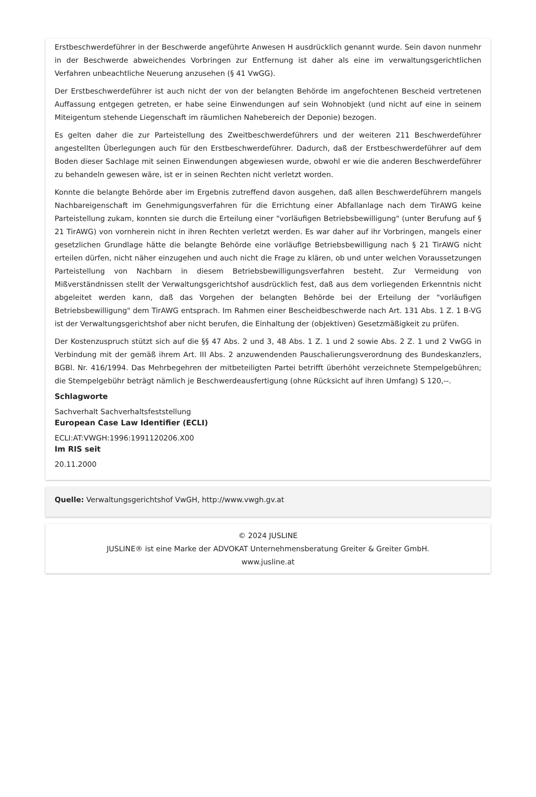Erstbeschwerdeführer in der Beschwerde angeführte Anwesen H ausdrücklich genannt wurde. Sein davon nunmehr in der Beschwerde abweichendes Vorbringen zur Entfernung ist daher als eine im verwaltungsgerichtlichen Verfahren unbeachtliche Neuerung anzusehen (§ 41 VwGG).
Der Erstbeschwerdeführer ist auch nicht der von der belangten Behörde im angefochtenen Bescheid vertretenen Auffassung entgegen getreten, er habe seine Einwendungen auf sein Wohnobjekt (und nicht auf eine in seinem Miteigentum stehende Liegenschaft im räumlichen Nahebereich der Deponie) bezogen.
Es gelten daher die zur Parteistellung des Zweitbeschwerdeführers und der weiteren 211 Beschwerdeführer angestellten Überlegungen auch für den Erstbeschwerdeführer. Dadurch, daß der Erstbeschwerdeführer auf dem Boden dieser Sachlage mit seinen Einwendungen abgewiesen wurde, obwohl er wie die anderen Beschwerdeführer zu behandeln gewesen wäre, ist er in seinen Rechten nicht verletzt worden.
Konnte die belangte Behörde aber im Ergebnis zutreffend davon ausgehen, daß allen Beschwerdeführern mangels Nachbareigenschaft im Genehmigungsverfahren für die Errichtung einer Abfallanlage nach dem TirAWG keine Parteistellung zukam, konnten sie durch die Erteilung einer "vorläufigen Betriebsbewilligung" (unter Berufung auf § 21 TirAWG) von vornherein nicht in ihren Rechten verletzt werden. Es war daher auf ihr Vorbringen, mangels einer gesetzlichen Grundlage hätte die belangte Behörde eine vorläufige Betriebsbewilligung nach § 21 TirAWG nicht erteilen dürfen, nicht näher einzugehen und auch nicht die Frage zu klären, ob und unter welchen Voraussetzungen Parteistellung von Nachbarn in diesem Betriebsbewilligungsverfahren besteht. Zur Vermeidung von Mißverständnissen stellt der Verwaltungsgerichtshof ausdrücklich fest, daß aus dem vorliegenden Erkenntnis nicht abgeleitet werden kann, daß das Vorgehen der belangten Behörde bei der Erteilung der "vorläufigen Betriebsbewilligung" dem TirAWG entsprach. Im Rahmen einer Bescheidbeschwerde nach Art. 131 Abs. 1 Z. 1 B-VG ist der Verwaltungsgerichtshof aber nicht berufen, die Einhaltung der (objektiven) Gesetzmäßigkeit zu prüfen.
Der Kostenzuspruch stützt sich auf die §§ 47 Abs. 2 und 3, 48 Abs. 1 Z. 1 und 2 sowie Abs. 2 Z. 1 und 2 VwGG in Verbindung mit der gemäß ihrem Art. III Abs. 2 anzuwendenden Pauschalierungsverordnung des Bundeskanzlers, BGBl. Nr. 416/1994. Das Mehrbegehren der mitbeteiligten Partei betrifft überhöht verzeichnete Stempelgebühren; die Stempelgebühr beträgt nämlich je Beschwerdeausfertigung (ohne Rücksicht auf ihren Umfang) S 120,--.
Schlagworte
Sachverhalt Sachverhaltsfeststellung
European Case Law Identifier (ECLI)
ECLI:AT:VWGH:1996:1991120206.X00
Im RIS seit
20.11.2000
Quelle: Verwaltungsgerichtshof VwGH, http://www.vwgh.gv.at
© 2024 JUSLINE
JUSLINE® ist eine Marke der ADVOKAT Unternehmensberatung Greiter & Greiter GmbH.
www.jusline.at